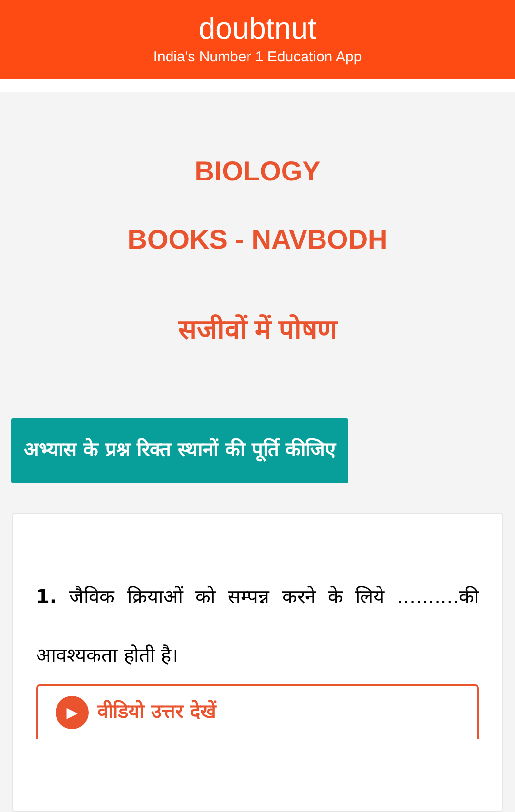doubtnut
India's Number 1 Education App
BIOLOGY
BOOKS - NAVBODH
सजीवों में पोषण
अभ्यास के प्रश्न रिक्त स्थानों की पूर्ति कीजिए
1. जैविक क्रियाओं को सम्पन्न करने के लिये ..........की आवश्यकता होती है।
▶ वीडियो उत्तर देखें